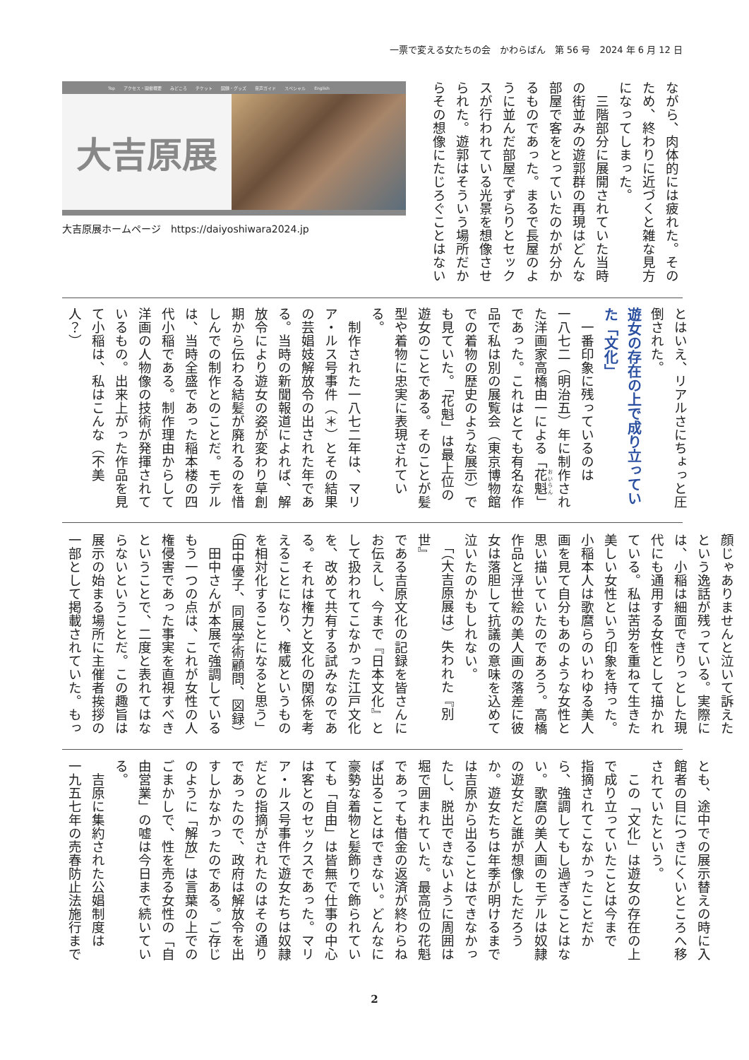一票で変える女たちの会　かわらばん　第 56 号　2024 年 6 月 12 日
ながら、肉体的には疲れた。その
ため、終わりに近づくと雑な見方
になってしまった。
　三階部分に展開されていた当時
の街並みの遊郭群の再現はどんな
部屋で客をとっていたのかが分か
るものであった。まるで長屋のよ
うに並んだ部屋でずらりとセック
スが行われている光景を想像させ
られた。遊郭はそういう場所だか
らその想像にたじろぐことはない
Top アクセス・開催概要 みどころ チケット 図録・グッズ 音声ガイド スペシャル English
大吉原展
大吉原展ホームページ　https://daiyoshiwara2024.jp
とはいえ、リアルさにちょっと圧
倒された。
遊女の存在の上で成り立ってい
た「文化」
　一番印象に残っているのは
一八七二（明治五）年に制作され
た洋画家高橋由一による「花魁」
であった。これはとても有名な作
品で私は別の展覧会（東京博物館
での着物の歴史のような展示）で
も見ていた。「花魁」は最上位の
遊女のことである。そのことが髪
型や着物に忠実に表現されてい
る。
　制作された一八七二年は、マリ
ア・ルス号事件（＊）とその結果
の芸娼妓解放令の出された年であ
る。当時の新聞報道によれば、解
放令により遊女の姿が変わり草創
期から伝わる結髪が廃れるのを惜
しんでの制作とのことだ。モデル
は、当時全盛であった稲本楼の四
代小稲である。制作理由からして
洋画の人物像の技術が発揮されて
いるもの。出来上がった作品を見
て小稲は、私はこんな（不美人？）
顔じゃありませんと泣いて訴えた
という逸話が残っている。実際に
は、小稲は細面できりっとした現
代にも通用する女性として描かれ
ている。私は苦労を重ねて生きた
美しい女性という印象を持った。
小稲本人は歌麿らのいわゆる美人
画を見て自分もあのような女性と
思い描いていたのであろう。高橋
作品と浮世絵の美人画の落差に彼
女は落胆して抗議の意味を込めて
泣いたのかもしれない。
　「（大吉原展は）失われた『別世』
である吉原文化の記録を皆さんに
お伝えし、今まで『日本文化』と
して扱われてこなかった江戸文化
を、改めて共有する試みなのであ
る。それは権力と文化の関係を考
えることになり、権威というもの
を相対化することになると思う」
（田中優子、同展学術顧問、図録）
　田中さんが本展で強調している
もう一つの点は、これが女性の人
権侵害であった事実を直視すべき
ということで、二度と表れてはな
らないということだ。この趣旨は
展示の始まる場所に主催者挨拶の
一部として掲載されていた。もっ
とも、途中での展示替えの時に入
館者の目につきにくいところへ移
されていたという。
　この「文化」は遊女の存在の上
で成り立っていたことは今まで
指摘されてこなかったことだか
ら、強調してもし過ぎることはな
い。歌麿の美人画のモデルは奴隷
の遊女だと誰が想像しただろう
か。遊女たちは年季が明けるまで
は吉原から出ることはできなかっ
たし、脱出できないように周囲は
堀で囲まれていた。最高位の花魁
であっても借金の返済が終わらね
ば出ることはできない。どんなに
豪勢な着物と髪飾りで飾られてい
ても「自由」は皆無で仕事の中心
は客とのセックスであった。マリ
ア・ルス号事件で遊女たちは奴隷
だとの指摘がされたのはその通り
であったので、政府は解放令を出
すしかなかったのである。ご存じ
のように「解放」は言葉の上での
ごまかしで、性を売る女性の「自
由営業」の嘘は今日まで続いてい
る。
　吉原に集約された公娼制度は
一九五七年の売春防止法施行まで
2